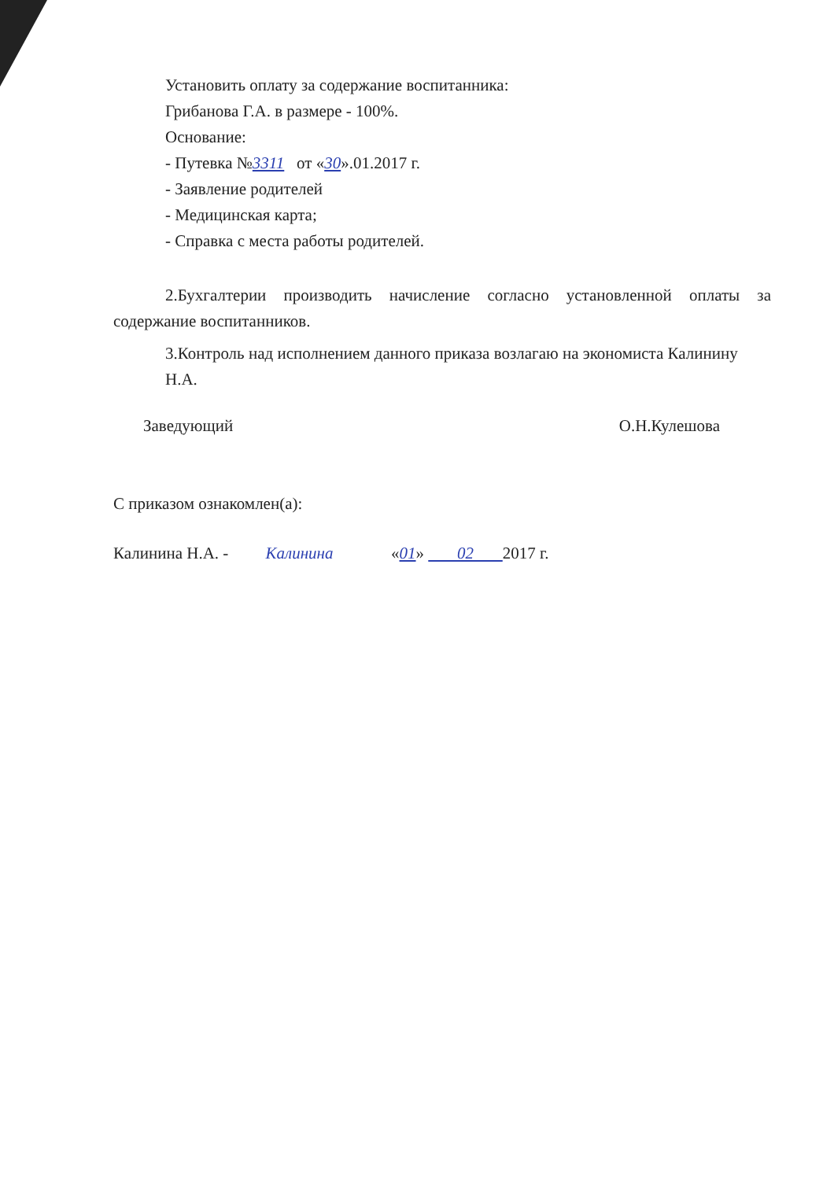Установить оплату за содержание воспитанника:
Грибанова Г.А. в размере - 100%.
Основание:
- Путевка №3311 от «30».01.2017 г.
- Заявление родителей
- Медицинская карта;
- Справка с места работы родителей.
2.Бухгалтерии производить начисление согласно установленной оплаты за содержание воспитанников.
3.Контроль над исполнением данного приказа возлагаю на экономиста Калинину Н.А.
Заведующий О.Н.Кулешова
С приказом ознакомлен(а):
Калинина Н.А. - Калинина «01» 02 2017 г.